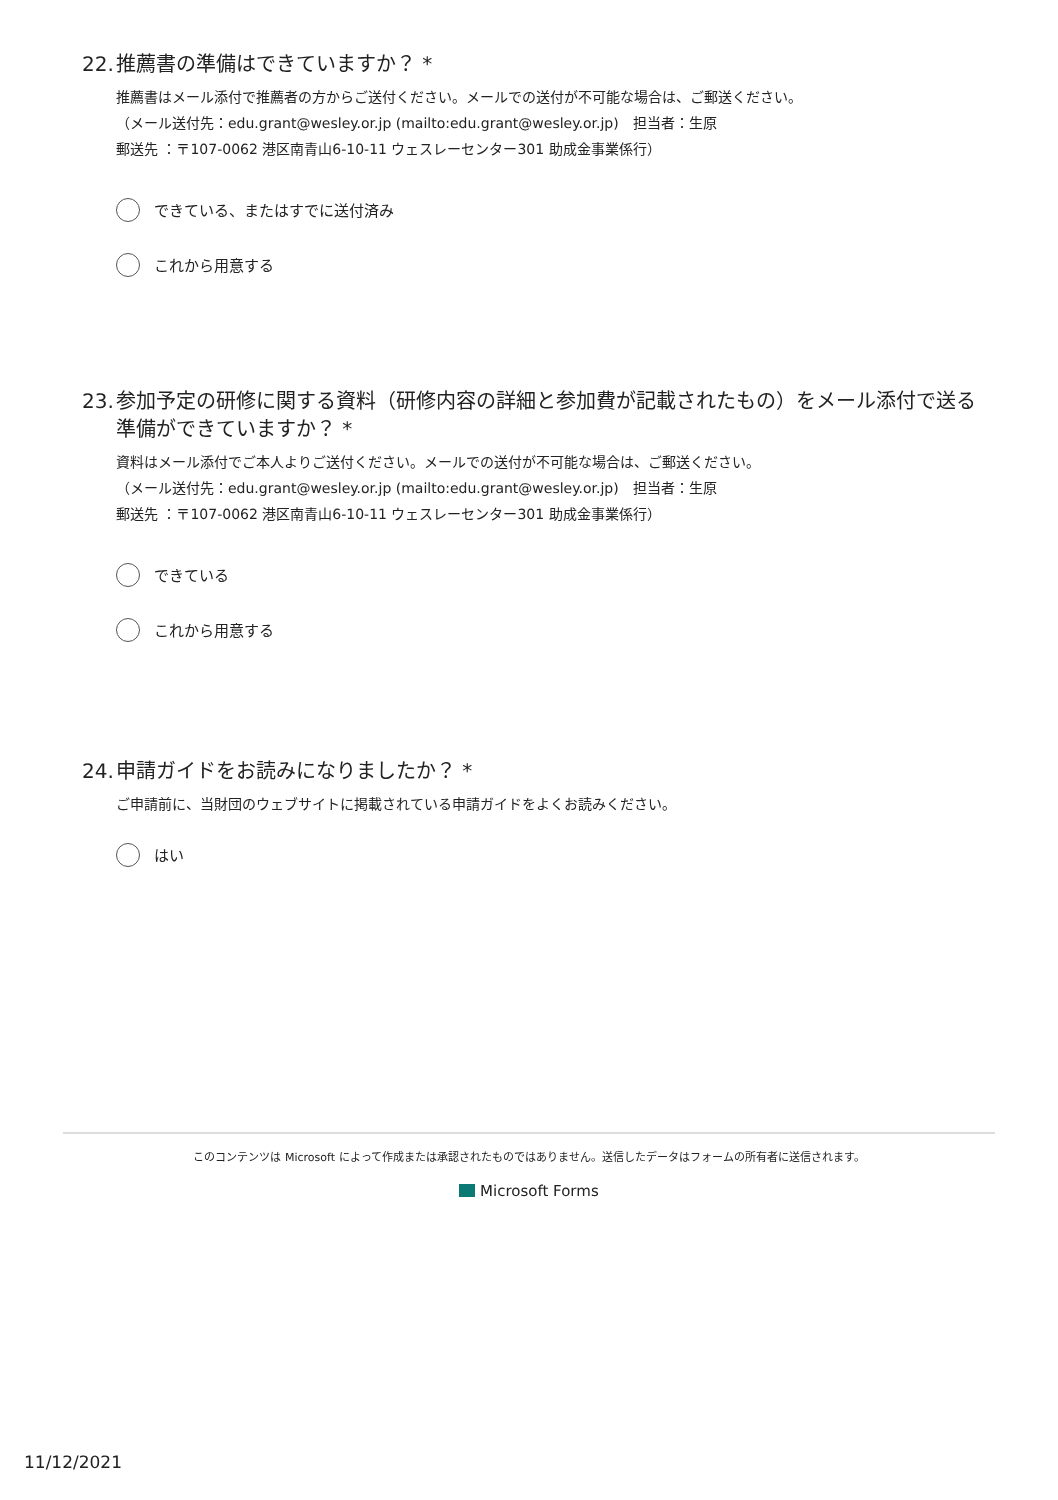22. 推薦書の準備はできていますか？ *
推薦書はメール添付で推薦者の方からご送付ください。メールでの送付が不可能な場合は、ご郵送ください。
（メール送付先：edu.grant@wesley.or.jp (mailto:edu.grant@wesley.or.jp)　担当者：生原
郵送先 ：〒107-0062 港区南青山6-10-11 ウェスレーセンター301 助成金事業係行）
できている、またはすでに送付済み
これから用意する
23. 参加予定の研修に関する資料（研修内容の詳細と参加費が記載されたもの）をメール添付で送る準備ができていますか？ *
資料はメール添付でご本人よりご送付ください。メールでの送付が不可能な場合は、ご郵送ください。
（メール送付先：edu.grant@wesley.or.jp (mailto:edu.grant@wesley.or.jp)　担当者：生原
郵送先 ：〒107-0062 港区南青山6-10-11 ウェスレーセンター301 助成金事業係行）
できている
これから用意する
24. 申請ガイドをお読みになりましたか？ *
ご申請前に、当財団のウェブサイトに掲載されている申請ガイドをよくお読みください。
はい
このコンテンツは Microsoft によって作成または承認されたものではありません。送信したデータはフォームの所有者に送信されます。
Microsoft Forms
11/12/2021